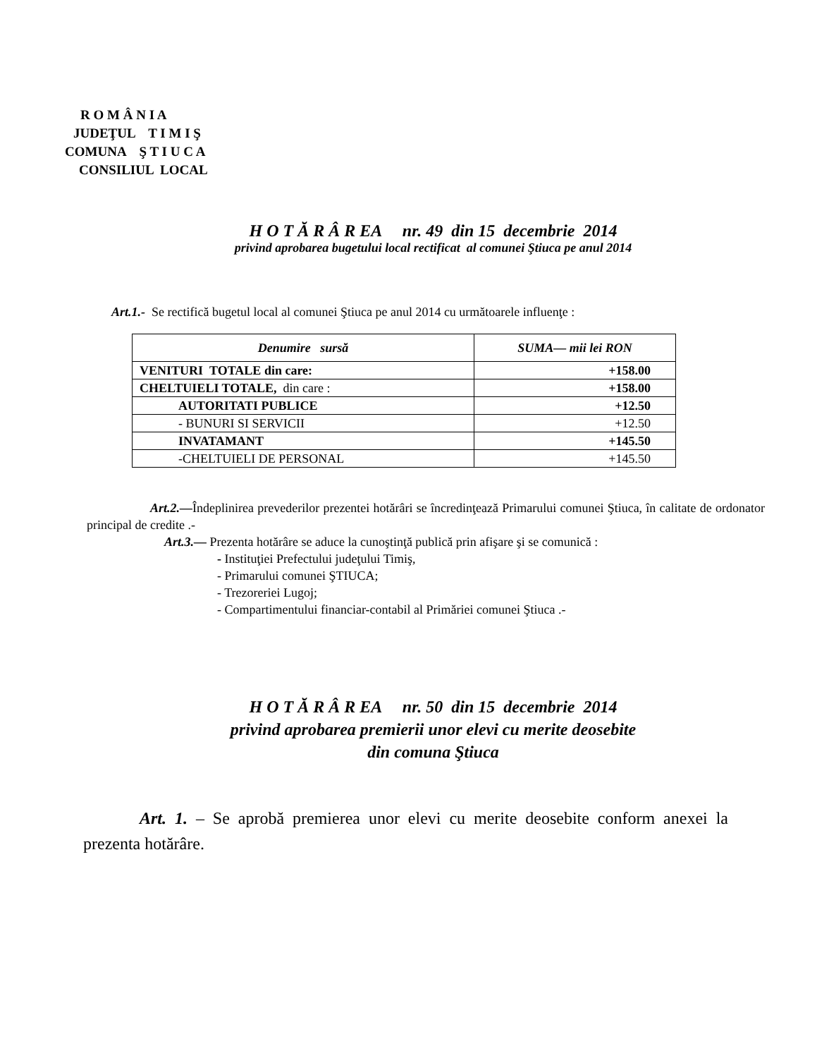R O M Â N I A
JUDEŢUL T I M I Ş
COMUNA Ş T I U C A
CONSILIUL LOCAL
H O T Ă R Â R EA nr. 49 din 15 decembrie 2014
privind aprobarea bugetului local rectificat al comunei Ştiuca pe anul 2014
Art.1.- Se rectifică bugetul local al comunei Ştiuca pe anul 2014 cu următoarele influenţe :
| Denumire sursă | SUMA— mii lei RON |
| --- | --- |
| VENITURI TOTALE din care: | +158.00 |
| CHELTUIELI TOTALE, din care : | +158.00 |
| AUTORITATI PUBLICE | +12.50 |
| - BUNURI SI SERVICII | +12.50 |
| INVATAMANT | +145.50 |
| -CHELTUIELI DE PERSONAL | +145.50 |
Art.2.—Îndeplinirea prevederilor prezentei hotărâri se încredinţează Primarului comunei Ştiuca, în calitate de ordonator principal de credite .-
Art.3.— Prezenta hotărâre se aduce la cunoştinţă publică prin afişare şi se comunică :
- Instituţiei Prefectului judeţului Timiş,
- Primarului comunei ŞTIUCA;
- Trezoreriei Lugoj;
- Compartimentului financiar-contabil al Primăriei comunei Ştiuca .-
H O T Ă R Â R EA nr. 50 din 15 decembrie 2014
privind aprobarea premierii unor elevi cu merite deosebite
din comuna Ştiuca
Art. 1. – Se aprobă premierea unor elevi cu merite deosebite conform anexei la prezenta hotărâre.